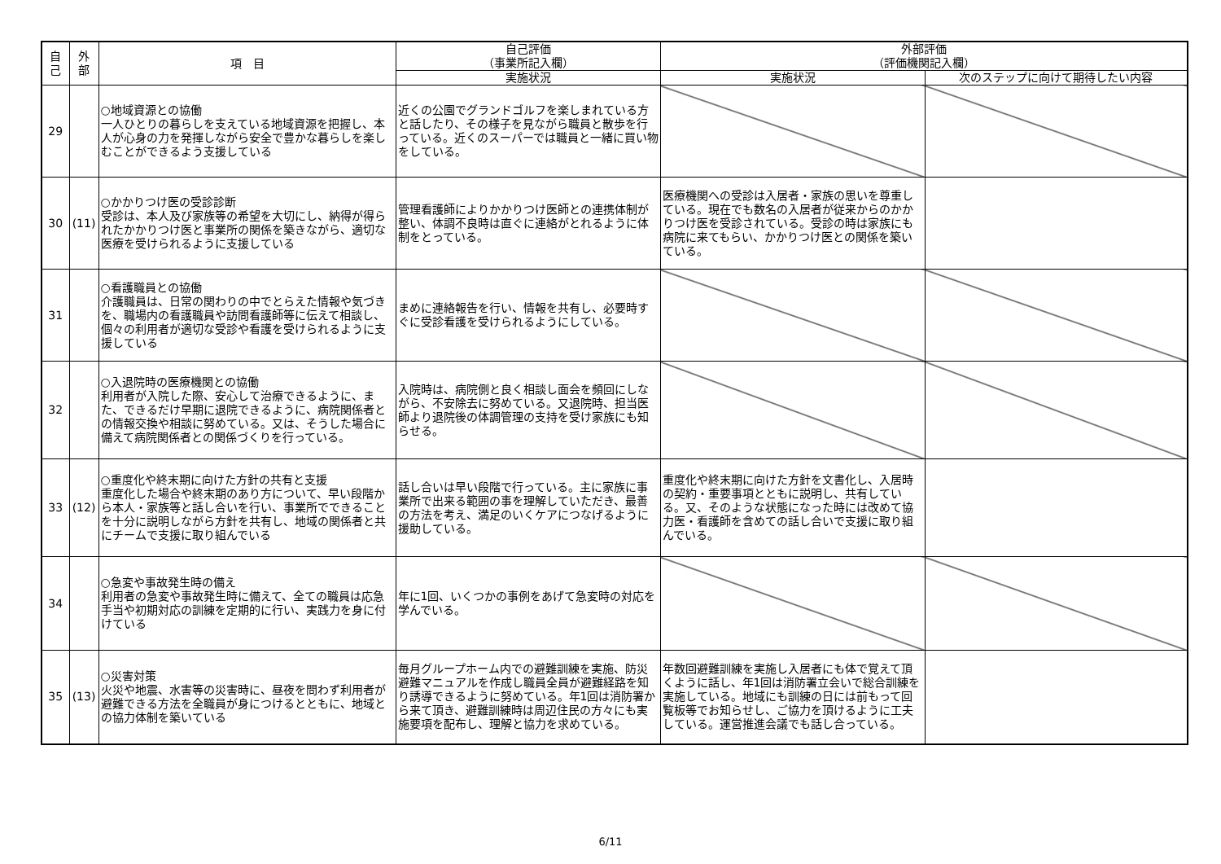| 自 己 | 外 部 | 項 目 | 自己評価 （事業所記入欄） | 外部評価 （評価機関記入欄） | |
| --- | --- | --- | --- | --- | --- |
| | | | 実施状況 | 実施状況 | 次のステップに向けて期待したい内容 |
| 29 | | ○地域資源との協働 一人ひとりの暮らしを支えている地域資源を把握し、本人が心身の力を発揮しながら安全で豊かな暮らしを楽しむことができるよう支援している | 近くの公園でグランドゴルフを楽しまれている方と話したり、その様子を見ながら職員と散歩を行っている。近くのスーパーでは職員と一緒に買い物をしている。 | | |
| 30 | (11) | ○かかりつけ医の受診診断 受診は、本人及び家族等の希望を大切にし、納得が得られたかかりつけ医と事業所の関係を築きながら、適切な医療を受けられるように支援している | 管理看護師によりかかりつけ医師との連携体制が整い、体調不良時は直ぐに連絡がとれるように体制をとっている。 | 医療機関への受診は入居者・家族の思いを尊重している。現在でも数名の入居者が従来からのかかりつけ医を受診されている。受診の時は家族にも病院に来てもらい、かかりつけ医との関係を築いている。 | |
| 31 | | ○看護職員との協働 介護職員は、日常の関わりの中でとらえた情報や気づきを、職場内の看護職員や訪問看護師等に伝えて相談し、個々の利用者が適切な受診や看護を受けられるように支援している | まめに連絡報告を行い、情報を共有し、必要時すぐに受診看護を受けられるようにしている。 | | |
| 32 | | ○入退院時の医療機関との協働 利用者が入院した際、安心して治療できるように、また、できるだけ早期に退院できるように、病院関係者との情報交換や相談に努めている。又は、そうした場合に備えて病院関係者との関係づくりを行っている。 | 入院時は、病院側と良く相談し面会を頻回にしながら、不安除去に努めている。又退院時、担当医師より退院後の体調管理の支持を受け家族にも知らせる。 | | |
| 33 | (12) | ○重度化や終末期に向けた方針の共有と支援 重度化した場合や終末期のあり方について、早い段階から本人・家族等と話し合いを行い、事業所でできることを十分に説明しながら方針を共有し、地域の関係者と共にチームで支援に取り組んでいる | 話し合いは早い段階で行っている。主に家族に事業所で出来る範囲の事を理解していただき、最善の方法を考え、満足のいくケアにつなげるように援助している。 | 重度化や終末期に向けた方針を文書化し、入居時の契約・重要事項とともに説明し、共有している。又、そのような状態になった時には改めて協力医・看護師を含めての話し合いで支援に取り組んでいる。 | |
| 34 | | ○急変や事故発生時の備え 利用者の急変や事故発生時に備えて、全ての職員は応急手当や初期対応の訓練を定期的に行い、実践力を身に付けている | 年に1回、いくつかの事例をあげて急変時の対応を学んでいる。 | | |
| 35 | (13) | ○災害対策 火災や地震、水害等の災害時に、昼夜を問わず利用者が避難できる方法を全職員が身につけるとともに、地域との協力体制を築いている | 毎月グループホーム内での避難訓練を実施、防災避難マニュアルを作成し職員全員が避難経路を知り誘導できるように努めている。年1回は消防署から来て頂き、避難訓練時は周辺住民の方々にも実施要項を配布し、理解と協力を求めている。 | 年数回避難訓練を実施し入居者にも体で覚えて頂くように話し、年1回は消防署立会いで総合訓練を実施している。地域にも訓練の日には前もって回覧板等でお知らせし、ご協力を頂けるように工夫している。運営推進会議でも話し合っている。 | |
6/11